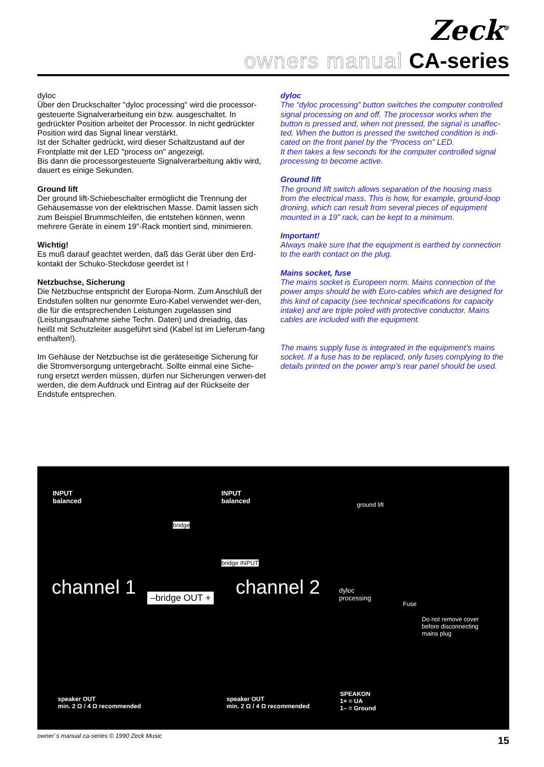Zeck<sup>®</sup>
owners manual CA-series
dyloc
Über den Druckschalter "dyloc processing" wird die processor-gesteuerte Signalverarbeitung ein bzw. ausgeschaltet. In gedrückter Position arbeitet der Processor. In nicht gedrückter Position wird das Signal linear verstärkt.
Ist der Schalter gedrückt, wird dieser Schaltzustand auf der Frontplatte mit der LED "process on" angezeigt.
Bis dann die processorgesteuerte Signalverarbeitung aktiv wird, dauert es einige Sekunden.
Ground lift
Der ground lift-Schiebeschalter ermöglicht die Trennung der Gehäusemasse von der elektrischen Masse. Damit lassen sich zum Beispiel Brummschleifen, die entstehen können, wenn mehrere Geräte in einem 19"-Rack montiert sind, minimieren.
Wichtig!
Es muß darauf geachtet werden, daß das Gerät über den Erd-kontakt der Schuko-Steckdose geerdet ist !
Netzbuchse, Sicherung
Die Netzbuchse entspricht der Europa-Norm. Zum Anschluß der Endstufen sollten nur genormte Euro-Kabel verwendet wer-den, die für die entsprechenden Leistungen zugelassen sind (Leistungsaufnahme siehe Techn. Daten) und dreiadrig, das heißt mit Schutzleiter ausgeführt sind (Kabel ist im Lieferum-fang enthalten!).
Im Gehäuse der Netzbuchse ist die geräteseitige Sicherung für die Stromversorgung untergebracht. Sollte einmal eine Siche-rung ersetzt werden müssen, dürfen nur Sicherungen verwen-det werden, die dem Aufdruck und Eintrag auf der Rückseite der Endstufe entsprechen.
dyloc
The “dyloc processing” button switches the computer controlled signal processing on and off. The processor works when the button is pressed and, when not pressed, the signal is unaffec-ted. When the button is pressed the switched condition is indi-cated on the front panel by the “Process on” LED.
It then takes a few seconds for the computer controlled signal processing to become active.
Ground lift
The ground lift switch allows separation of the housing mass from the electrical mass. This is how, for example, ground-loop droning, which can result from several pieces of equipment mounted in a 19” rack, can be kept to a minimum.
Important!
Always make sure that the equipment is earthed by connection to the earth contact on the plug.
Mains socket, fuse
The mains socket is Europeen norm. Mains connection of the power amps should be with Euro-cables which are designed for this kind of capacity (see technical specifications for capacity intake) and are triple poled with protective conductor. Mains cables are included with the equipment.
The mains supply fuse is integrated in the equipment’s mains socket. If a fuse has to be replaced, only fuses complying to the details printed on the power amp’s rear panel should be used.
INPUT
balanced
INPUT
balanced
bridge
bridge INPUT
channel 1 channel 2
–bridge OUT +
ground lift
dyloc
processing
Fuse
Do not remove cover
before disconnecting
mains plug
speaker OUT
min. 2 Ω / 4 Ω recommended
speaker OUT
min. 2 Ω / 4 Ω recommended
SPEAKON
1+ = UA
1– = Ground
owner`s manual ca-series © 1990 Zeck Music
15